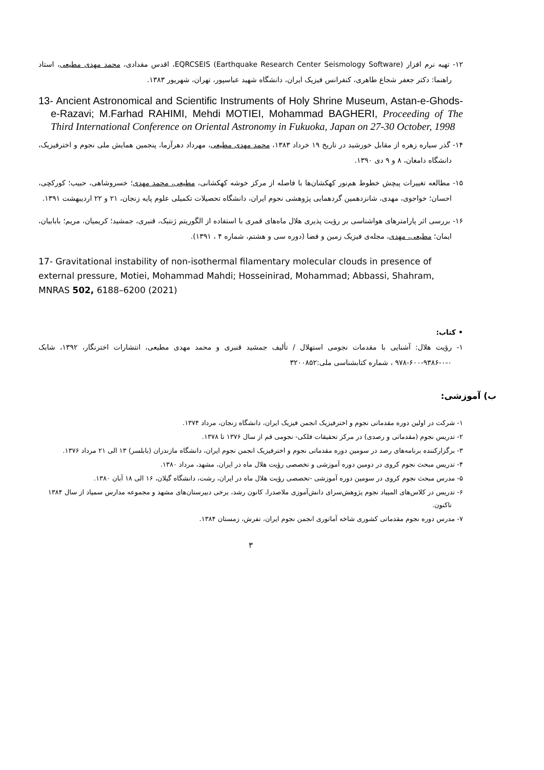۱۲- تهیه نرم افزار (EQRCSEIS (Earthquake Research Center Seismology Software، اقدس مقدادی، محمد مهدی مطیعی، استاد راهنما: دکتر جعفر شجاع طاهری، کنفرانس فیزیک ایران، دانشگاه شهید عباسپور، تهران، شهریور ۱۳۸۳.
13- Ancient Astronomical and Scientific Instruments of Holy Shrine Museum, Astan-e-Ghods-e-Razavi; M.Farhad RAHIMI, Mehdi MOTIEI, Mohammad BAGHERI, Proceeding of The Third International Conference on Oriental Astronomy in Fukuoka, Japan on 27-30 October, 1998
۱۴- گذر سیاره زهره از مقابل خورشید در تاریخ ۱۹ خرداد ۱۳۸۳، محمد مهدی مطیعی، مهرداد دهرآزما، پنجمین همایش ملی نجوم و اخترفیزیک، دانشگاه دامغان، ۸ و ۹ دی ۱۳۹۰.
۱۵- مطالعه تغییرات پیچش خطوط هم‌نور کهکشان‌ها با فاصله از مرکز خوشه کهکشانی، مطیعی، محمد مهدی؛ خسروشاهی، حبیب؛ کورکچی، احسان؛ خواجوی، مهدی، شانزدهمین گردهمایی پژوهشی نجوم ایران، دانشگاه تحصیلات تکمیلی علوم پایه زنجان، ۲۱ و ۲۲ اردیبهشت ۱۳۹۱.
۱۶- بررسی اثر پارامترهای هواشناسی بر رؤیت پذیری هلال ماه‌های قمری با استفاده از الگوریتم ژنتیک، قنبری، جمشید؛ کریمیان، مریم؛ بابابیان، ایمان؛ مطیعی، مهدی، مجله‌ی فیزیک زمین و فضا (دوره سی و هشتم، شماره ۴ ، ۱۳۹۱).
17- Gravitational instability of non-isothermal filamentary molecular clouds in presence of external pressure, Motiei, Mohammad Mahdi; Hosseinirad, Mohammad; Abbassi, Shahram, MNRAS 502, 6188–6200 (2021)
• کتاب:
۱- رؤیت هلال: آشنایی با مقدمات نجومی استهلال / تألیف جمشید قنبری و محمد مهدی مطیعی، انتشارات اخترنگار، ۱۳۹۲، شابک ۰-۰-۹۳۸۶-۶۰۰-۹۷۸ ، شماره کتابشناسی ملی:۳۲۰۰۸۵۲
ب) آموزشی:
۱- شرکت در اولین دوره مقدماتی نجوم و اخترفیزیک انجمن فیزیک ایران، دانشگاه زنجان، مرداد ۱۳۷۴.
۲- تدریس نجوم (مقدماتی و رصدی) در مرکز تحقیقات فلکی- نجومی قم از سال ۱۳۷۶ تا ۱۳۷۸.
۳- برگزارکننده برنامه‌های رصد در سومین دوره مقدماتی نجوم و اخترفیزیک انجمن نجوم ایران، دانشگاه مازندران (بابلسر) ۱۳ الی ۲۱ مرداد ۱۳۷۶.
۴- تدریس مبحث نجوم کروی در دومین دوره آموزشی و تخصصی رؤیت هلال ماه در ایران، مشهد، مرداد ۱۳۸۰.
۵- مدرس مبحث نجوم کروی در سومین دوره آموزشی -تخصصی رؤیت هلال ماه در ایران، رشت، دانشگاه گیلان، ۱۶ الی ۱۸ آبان ۱۳۸۰.
۶- تدریس در کلاس‌های المپیاد نجوم پژوهش‌سرای دانش‌آموزی ملاصدرا، کانون رشد، برخی دبیرستان‌های مشهد و مجموعه مدارس سمپاد از سال ۱۳۸۴ تاکنون.
۷- مدرس دوره نجوم مقدماتی کشوری شاخه آماتوری انجمن نجوم ایران، تفرش، زمستان ۱۳۸۴.
۳